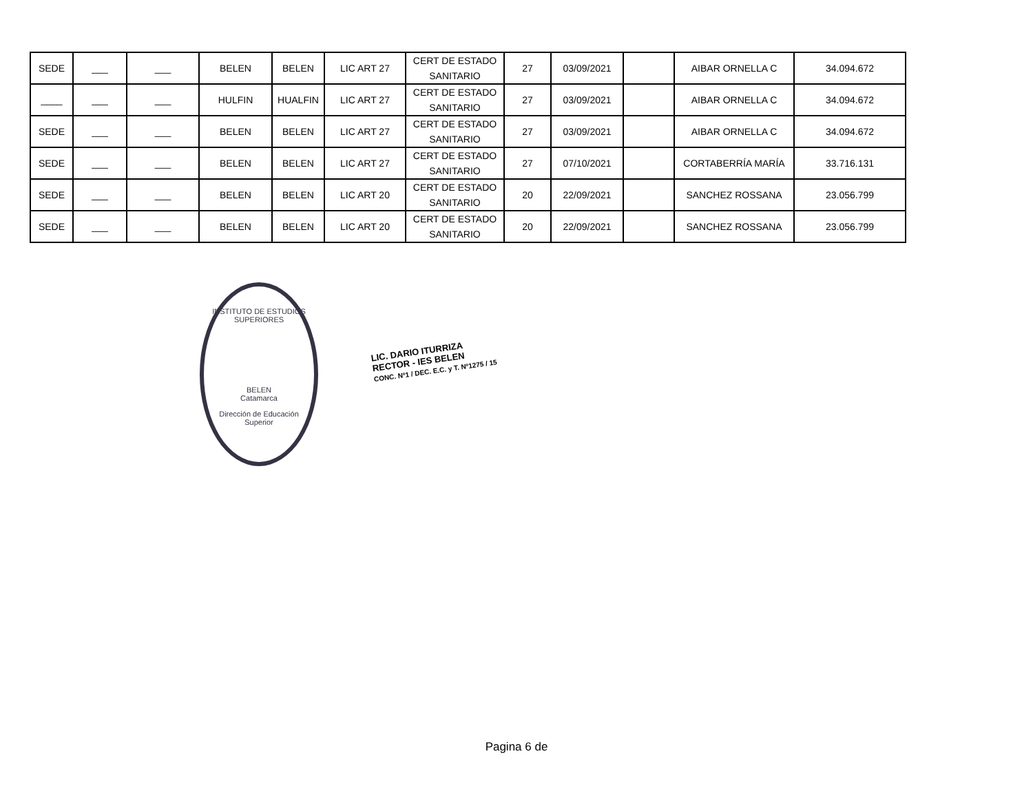| SEDE | ___ | ___ | BELEN | BELEN | LIC ART 27 | CERT DE ESTADO SANITARIO | 27 | 03/09/2021 | | AIBAR ORNELLA C | 34.094.672 |
| ____ | ___ | ___ | HULFIN | HUALFIN | LIC ART 27 | CERT DE ESTADO SANITARIO | 27 | 03/09/2021 | | AIBAR ORNELLA C | 34.094.672 |
| SEDE | ___ | ___ | BELEN | BELEN | LIC ART 27 | CERT DE ESTADO SANITARIO | 27 | 03/09/2021 | | AIBAR ORNELLA C | 34.094.672 |
| SEDE | ___ | ___ | BELEN | BELEN | LIC ART 27 | CERT DE ESTADO SANITARIO | 27 | 07/10/2021 | | CORTABERRÍA MARÍA | 33.716.131 |
| SEDE | ___ | ___ | BELEN | BELEN | LIC ART 20 | CERT DE ESTADO SANITARIO | 20 | 22/09/2021 | | SANCHEZ ROSSANA | 23.056.799 |
| SEDE | ___ | ___ | BELEN | BELEN | LIC ART 20 | CERT DE ESTADO SANITARIO | 20 | 22/09/2021 | | SANCHEZ ROSSANA | 23.056.799 |
INSTITUTO DE ESTUDIOS SUPERIORES
BELEN
Catamarca
Dirección de Educación Superior
LIC. DARIO ITURRIZA
RECTOR - IES BELEN
CONC. Nº1 / DEC. E.C. y T. Nº1275 / 15
Pagina 6 de